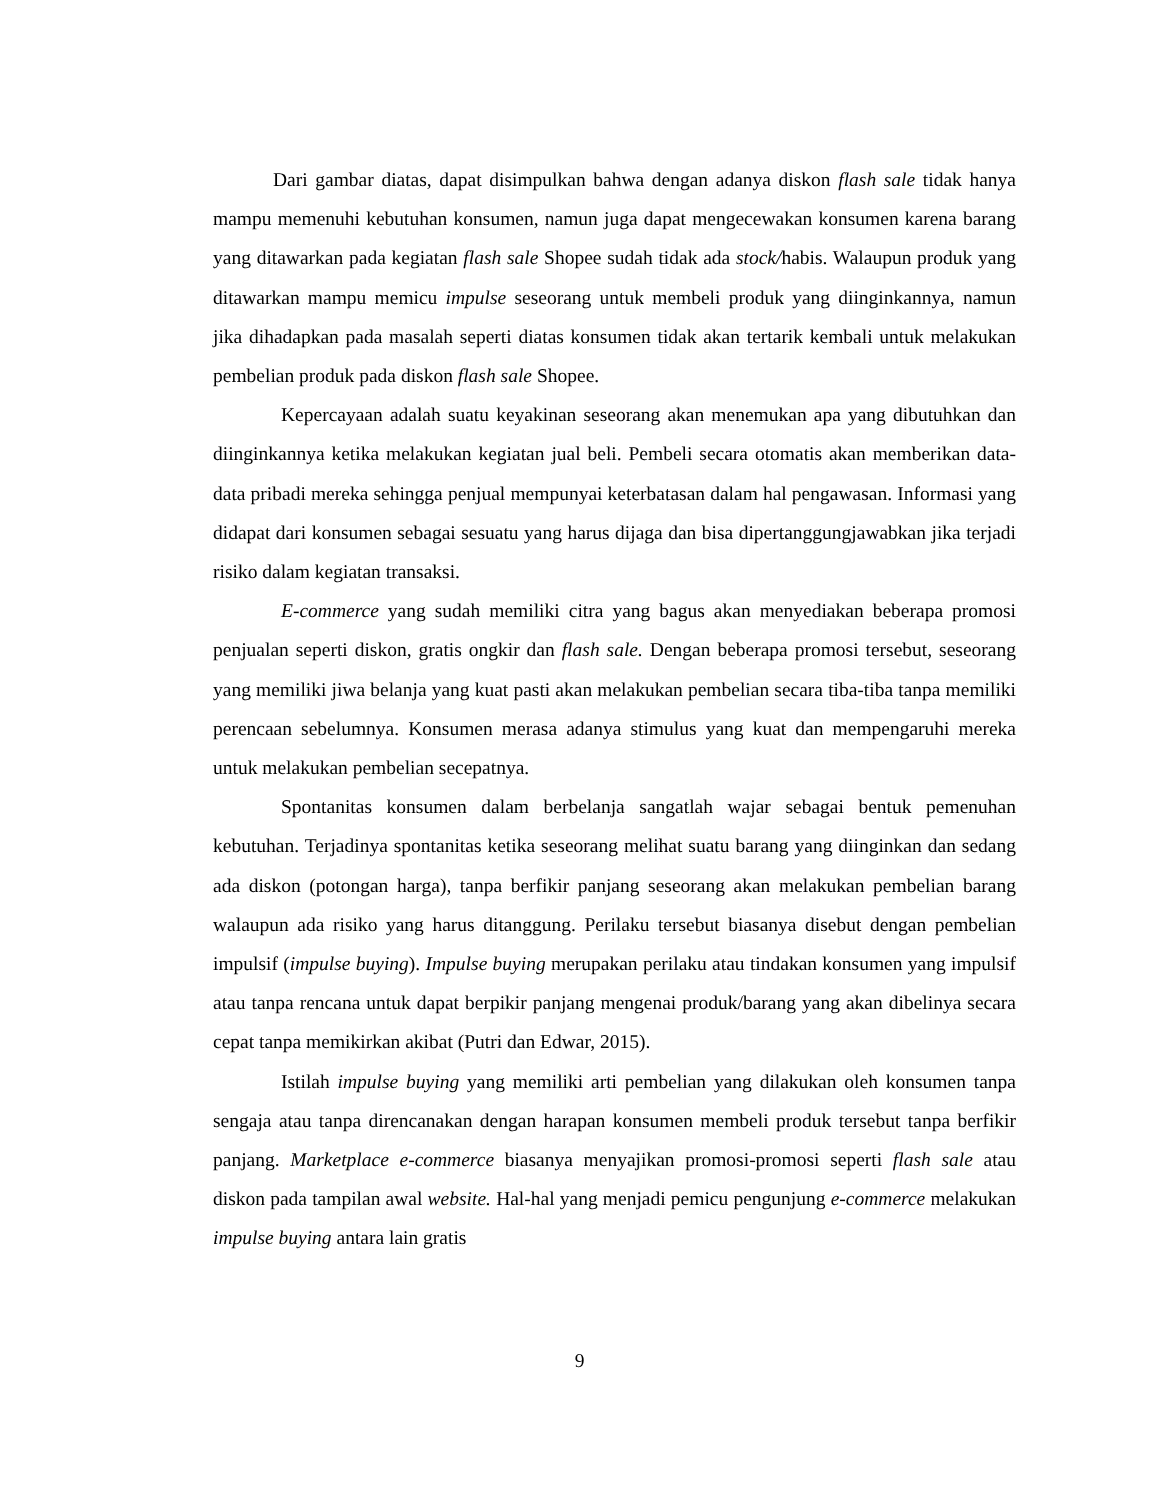Dari gambar diatas, dapat disimpulkan bahwa dengan adanya diskon flash sale tidak hanya mampu memenuhi kebutuhan konsumen, namun juga dapat mengecewakan konsumen karena barang yang ditawarkan pada kegiatan flash sale Shopee sudah tidak ada stock/habis. Walaupun produk yang ditawarkan mampu memicu impulse seseorang untuk membeli produk yang diinginkannya, namun jika dihadapkan pada masalah seperti diatas konsumen tidak akan tertarik kembali untuk melakukan pembelian produk pada diskon flash sale Shopee.
Kepercayaan adalah suatu keyakinan seseorang akan menemukan apa yang dibutuhkan dan diinginkannya ketika melakukan kegiatan jual beli. Pembeli secara otomatis akan memberikan data-data pribadi mereka sehingga penjual mempunyai keterbatasan dalam hal pengawasan. Informasi yang didapat dari konsumen sebagai sesuatu yang harus dijaga dan bisa dipertanggungjawabkan jika terjadi risiko dalam kegiatan transaksi.
E-commerce yang sudah memiliki citra yang bagus akan menyediakan beberapa promosi penjualan seperti diskon, gratis ongkir dan flash sale. Dengan beberapa promosi tersebut, seseorang yang memiliki jiwa belanja yang kuat pasti akan melakukan pembelian secara tiba-tiba tanpa memiliki perencaan sebelumnya. Konsumen merasa adanya stimulus yang kuat dan mempengaruhi mereka untuk melakukan pembelian secepatnya.
Spontanitas konsumen dalam berbelanja sangatlah wajar sebagai bentuk pemenuhan kebutuhan. Terjadinya spontanitas ketika seseorang melihat suatu barang yang diinginkan dan sedang ada diskon (potongan harga), tanpa berfikir panjang seseorang akan melakukan pembelian barang walaupun ada risiko yang harus ditanggung. Perilaku tersebut biasanya disebut dengan pembelian impulsif (impulse buying). Impulse buying merupakan perilaku atau tindakan konsumen yang impulsif atau tanpa rencana untuk dapat berpikir panjang mengenai produk/barang yang akan dibelinya secara cepat tanpa memikirkan akibat (Putri dan Edwar, 2015).
Istilah impulse buying yang memiliki arti pembelian yang dilakukan oleh konsumen tanpa sengaja atau tanpa direncanakan dengan harapan konsumen membeli produk tersebut tanpa berfikir panjang. Marketplace e-commerce biasanya menyajikan promosi-promosi seperti flash sale atau diskon pada tampilan awal website. Hal-hal yang menjadi pemicu pengunjung e-commerce melakukan impulse buying antara lain gratis
9